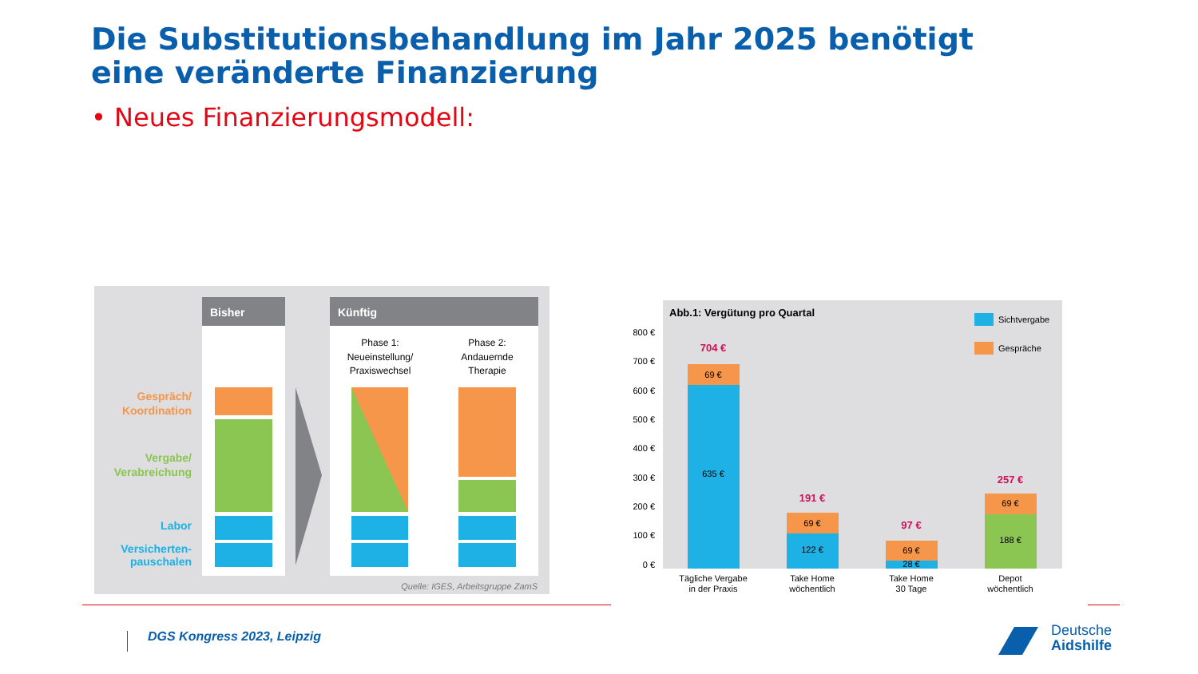Die Substitutionsbehandlung im Jahr 2025 benötigt eine veränderte Finanzierung
• Neues Finanzierungsmodell:
Bisher
Künftig
Phase 1:
Neueinstellung/
Praxiswechsel
Phase 2:
Andauernde
Therapie
Gespräch/
Koordination
Vergabe/
Verabreichung
Labor
Versicherten-
pauschalen
Quelle: IGES, Arbeitsgruppe ZamS
Abb.1: Vergütung pro Quartal
Sichtvergabe
Gespräche
800 €
700 €
600 €
500 €
400 €
300 €
200 €
100 €
0 €
704 €
69 €
635 €
191 €
69 €
122 €
97 €
69 €
28 €
257 €
69 €
188 €
Tägliche Vergabe
in der Praxis
Take Home
wöchentlich
Take Home
30 Tage
Depot
wöchentlich
DGS Kongress 2023, Leipzig
Deutsche
Aidshilfe